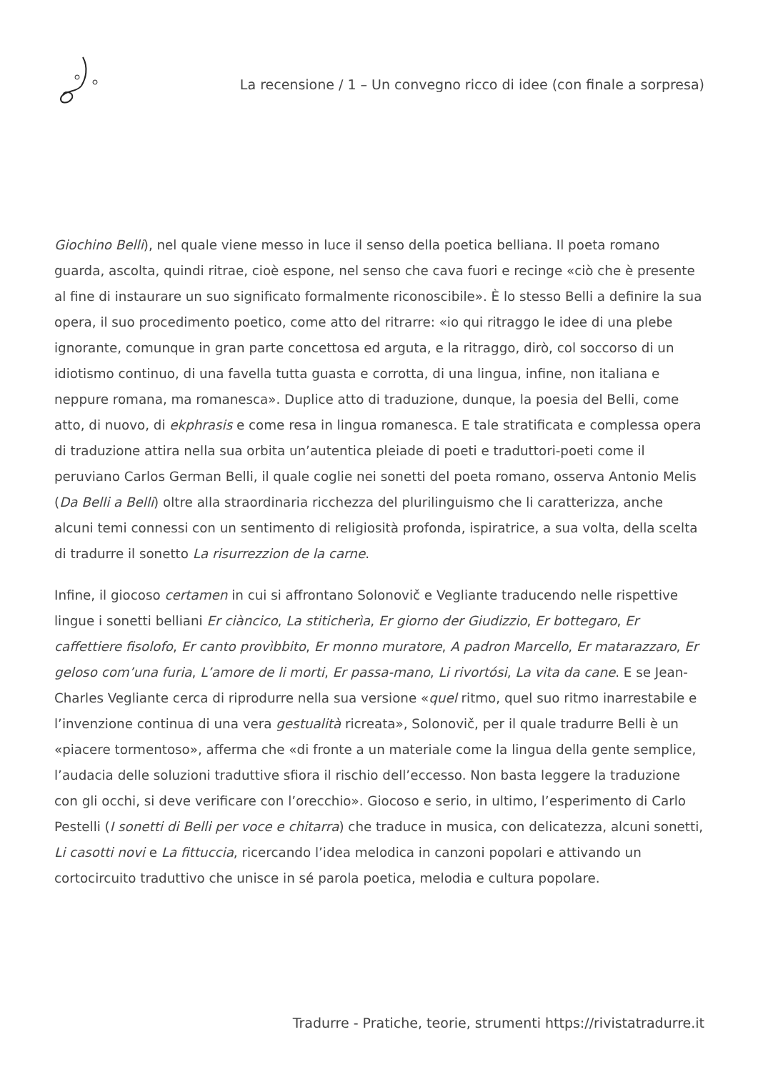La recensione / 1 – Un convegno ricco di idee (con finale a sorpresa)
Giochino Belli), nel quale viene messo in luce il senso della poetica belliana. Il poeta romano guarda, ascolta, quindi ritrae, cioè espone, nel senso che cava fuori e recinge «ciò che è presente al fine di instaurare un suo significato formalmente riconoscibile». È lo stesso Belli a definire la sua opera, il suo procedimento poetico, come atto del ritrarre: «io qui ritraggo le idee di una plebe ignorante, comunque in gran parte concettosa ed arguta, e la ritraggo, dirò, col soccorso di un idiotismo continuo, di una favella tutta guasta e corrotta, di una lingua, infine, non italiana e neppure romana, ma romanesca». Duplice atto di traduzione, dunque, la poesia del Belli, come atto, di nuovo, di ekphrasis e come resa in lingua romanesca. E tale stratificata e complessa opera di traduzione attira nella sua orbita un’autentica pleiade di poeti e traduttori-poeti come il peruviano Carlos German Belli, il quale coglie nei sonetti del poeta romano, osserva Antonio Melis (Da Belli a Belli) oltre alla straordinaria ricchezza del plurilinguismo che li caratterizza, anche alcuni temi connessi con un sentimento di religiosità profonda, ispiratrice, a sua volta, della scelta di tradurre il sonetto La risurrezzion de la carne.
Infine, il giocoso certamen in cui si affrontano Solonovič e Vegliante traducendo nelle rispettive lingue i sonetti belliani Er ciàncico, La stiticherìa, Er giorno der Giudizzio, Er bottegaro, Er caffettiere fisolofo, Er canto provìbbito, Er monno muratore, A padron Marcello, Er matarazzaro, Er geloso com’una furia, L’amore de li morti, Er passa-mano, Li rivortósi, La vita da cane. E se Jean-Charles Vegliante cerca di riprodurre nella sua versione «quel ritmo, quel suo ritmo inarrestabile e l’invenzione continua di una vera gestualità ricreata», Solonovič, per il quale tradurre Belli è un «piacere tormentoso», afferma che «di fronte a un materiale come la lingua della gente semplice, l’audacia delle soluzioni traduttive sfiora il rischio dell’eccesso. Non basta leggere la traduzione con gli occhi, si deve verificare con l’orecchio». Giocoso e serio, in ultimo, l’esperimento di Carlo Pestelli (I sonetti di Belli per voce e chitarra) che traduce in musica, con delicatezza, alcuni sonetti, Li casotti novi e La fittuccia, ricercando l’idea melodica in canzoni popolari e attivando un cortocircuito traduttivo che unisce in sé parola poetica, melodia e cultura popolare.
Tradurre - Pratiche, teorie, strumenti https://rivistatradurre.it